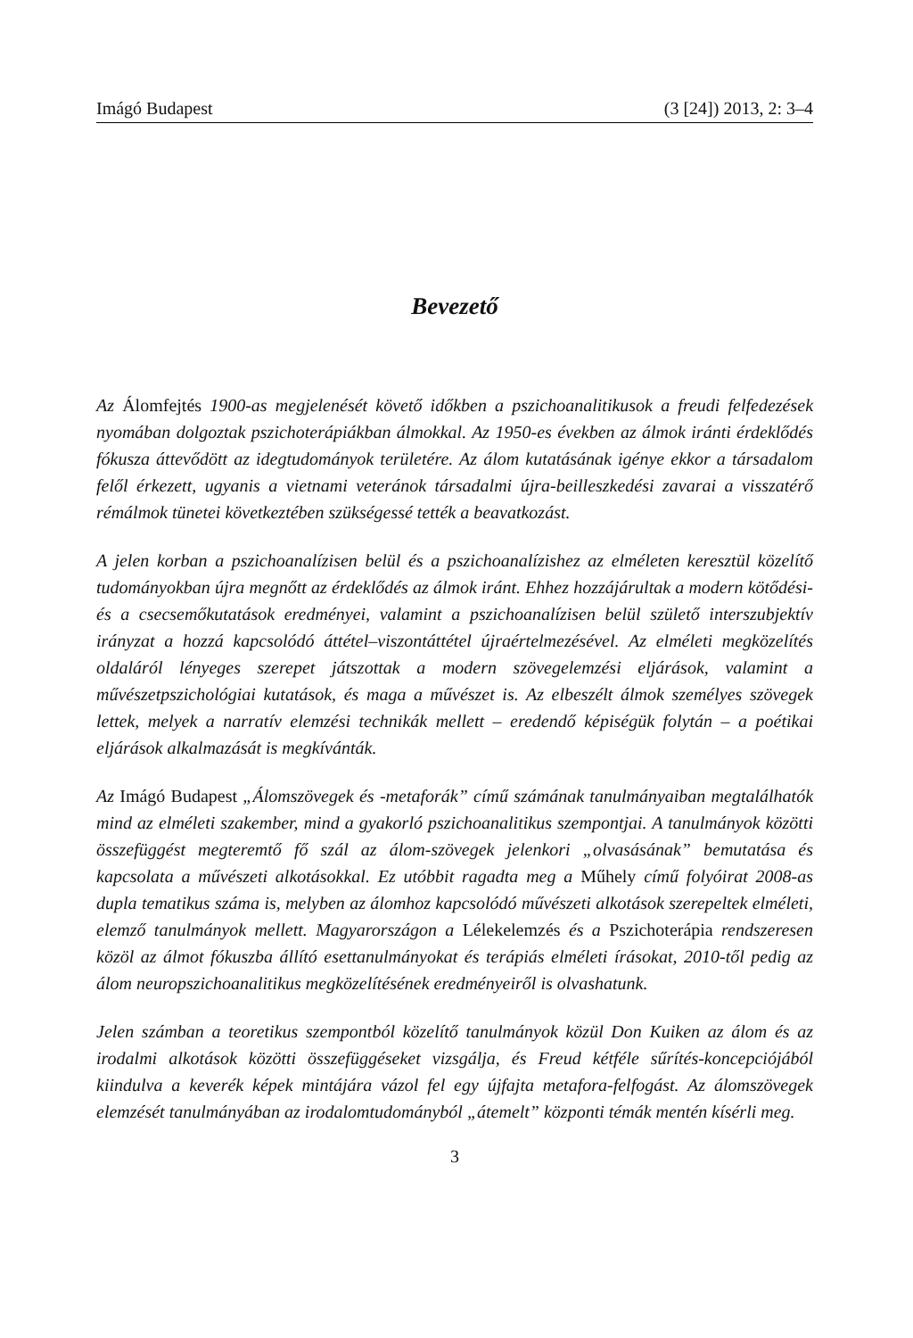Imágó Budapest (3 [24]) 2013, 2: 3–4
Bevezető
Az Álomfejtés 1900-as megjelenését követő időkben a pszichoanalitikusok a freudi felfedezések nyomában dolgoztak pszichoterápiákban álmokkal. Az 1950-es években az álmok iránti érdeklődés fókusza áttevődött az idegtudományok területére. Az álom kutatásának igénye ekkor a társadalom felől érkezett, ugyanis a vietnami veteránok társadalmi újra-beilleszkedési zavarai a visszatérő rémálmok tünetei következtében szükségessé tették a beavatkozást.
A jelen korban a pszichoanalízisen belül és a pszichoanalízishez az elméleten keresztül közelítő tudományokban újra megnőtt az érdeklődés az álmok iránt. Ehhez hozzájárultak a modern kötődési- és a csecsemőkutatások eredményei, valamint a pszichoanalízisen belül születő interszubjektív irányzat a hozzá kapcsolódó áttétel–viszontáttétel újraértelmezésével. Az elméleti megközelítés oldaláról lényeges szerepet játszottak a modern szövegelemzési eljárások, valamint a művészetpszichológiai kutatások, és maga a művészet is. Az elbeszélt álmok személyes szövegek lettek, melyek a narratív elemzési technikák mellett – eredendő képiségük folytán – a poétikai eljárások alkalmazását is megkívánták.
Az Imágó Budapest „Álomszövegek és -metaforák” című számának tanulmányaiban megtalálhatók mind az elméleti szakember, mind a gyakorló pszichoanalitikus szempontjai. A tanulmányok közötti összefüggést megteremtő fő szál az álom-szövegek jelenkori „olvasásának” bemutatása és kapcsolata a művészeti alkotásokkal. Ez utóbbit ragadta meg a Műhely című folyóirat 2008-as dupla tematikus száma is, melyben az álomhoz kapcsolódó művészeti alkotások szerepeltek elméleti, elemző tanulmányok mellett. Magyarországon a Lélekelemzés és a Pszichoterápia rendszeresen közöl az álmot fókuszba állító esettanulmányokat és terápiás elméleti írásokat, 2010-től pedig az álom neuropszichoanalitikus megközelítésének eredményeiről is olvashatunk.
Jelen számban a teoretikus szempontból közelítő tanulmányok közül Don Kuiken az álom és az irodalmi alkotások közötti összefüggéseket vizsgálja, és Freud kétféle sűrítés-koncepciójából kiindulva a keverék képek mintájára vázol fel egy újfajta metafora-felfogást. Az álomszövegek elemzését tanulmányában az irodalomtudományból „átemelt” központi témák mentén kísérli meg.
3